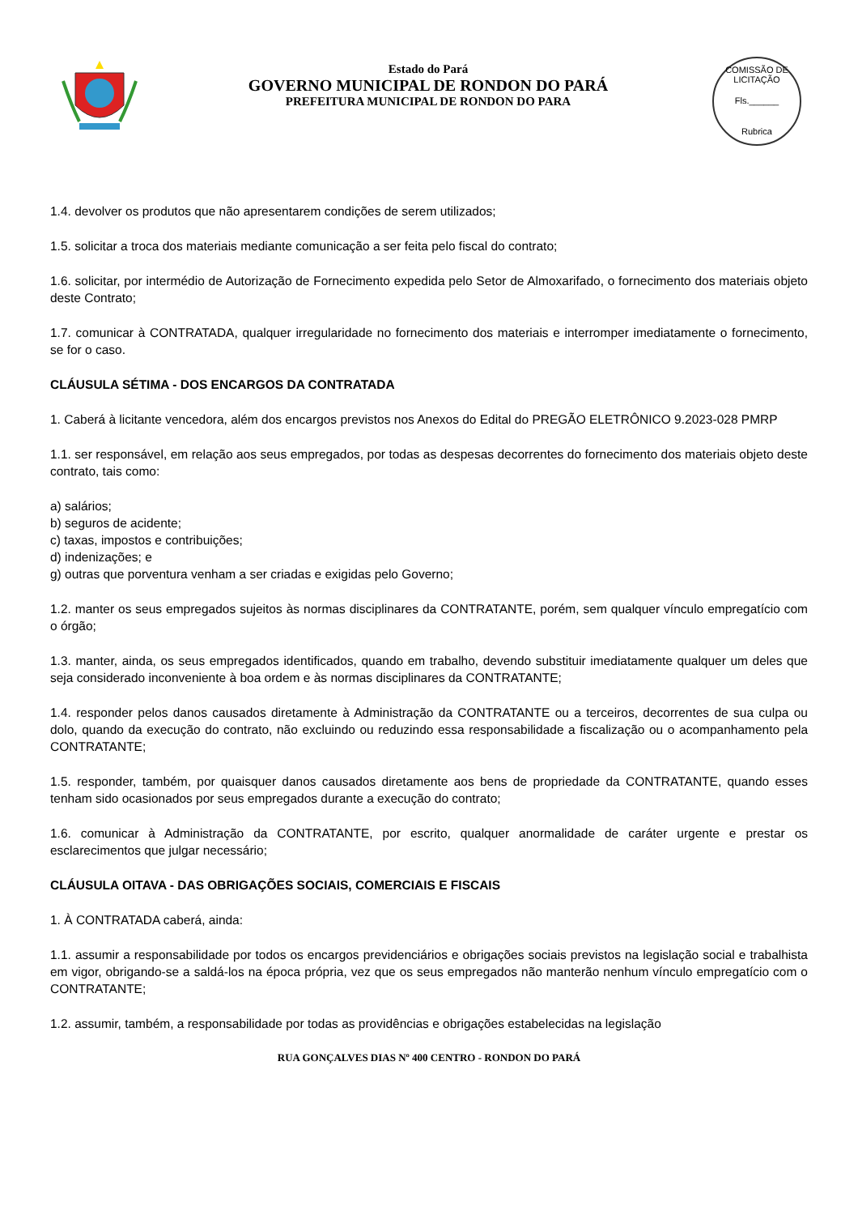Estado do Pará
GOVERNO MUNICIPAL DE RONDON DO PARÁ
PREFEITURA MUNICIPAL DE RONDON DO PARA
COMISSÃO DE LICITAÇÃO
Fls.______
Rubrica
1.4. devolver os produtos que não apresentarem condições de serem utilizados;
1.5. solicitar a troca dos materiais mediante comunicação a ser feita pelo fiscal do contrato;
1.6. solicitar, por intermédio de Autorização de Fornecimento expedida pelo Setor de Almoxarifado, o fornecimento dos materiais objeto deste Contrato;
1.7. comunicar à CONTRATADA, qualquer irregularidade no fornecimento dos materiais e interromper imediatamente o fornecimento, se for o caso.
CLÁUSULA SÉTIMA - DOS ENCARGOS DA CONTRATADA
1. Caberá à licitante vencedora, além dos encargos previstos nos Anexos do Edital do PREGÃO ELETRÔNICO 9.2023-028 PMRP
1.1. ser responsável, em relação aos seus empregados, por todas as despesas decorrentes do fornecimento dos materiais objeto deste contrato, tais como:
a) salários;
b) seguros de acidente;
c) taxas, impostos e contribuições;
d) indenizações; e
g) outras que porventura venham a ser criadas e exigidas pelo Governo;
1.2. manter os seus empregados sujeitos às normas disciplinares da CONTRATANTE, porém, sem qualquer vínculo empregatício com o órgão;
1.3. manter, ainda, os seus empregados identificados, quando em trabalho, devendo substituir imediatamente qualquer um deles que seja considerado inconveniente à boa ordem e às normas disciplinares da CONTRATANTE;
1.4. responder pelos danos causados diretamente à Administração da CONTRATANTE ou a terceiros, decorrentes de sua culpa ou dolo, quando da execução do contrato, não excluindo ou reduzindo essa responsabilidade a fiscalização ou o acompanhamento pela CONTRATANTE;
1.5. responder, também, por quaisquer danos causados diretamente aos bens de propriedade da CONTRATANTE, quando esses tenham sido ocasionados por seus empregados durante a execução do contrato;
1.6. comunicar à Administração da CONTRATANTE, por escrito, qualquer anormalidade de caráter urgente e prestar os esclarecimentos que julgar necessário;
CLÁUSULA OITAVA - DAS OBRIGAÇÕES SOCIAIS, COMERCIAIS E FISCAIS
1. À CONTRATADA caberá, ainda:
1.1. assumir a responsabilidade por todos os encargos previdenciários e obrigações sociais previstos na legislação social e trabalhista em vigor, obrigando-se a saldá-los na época própria, vez que os seus empregados não manterão nenhum vínculo empregatício com o CONTRATANTE;
1.2. assumir, também, a responsabilidade por todas as providências e obrigações estabelecidas na legislação
RUA GONÇALVES DIAS Nº 400 CENTRO - RONDON DO PARÁ